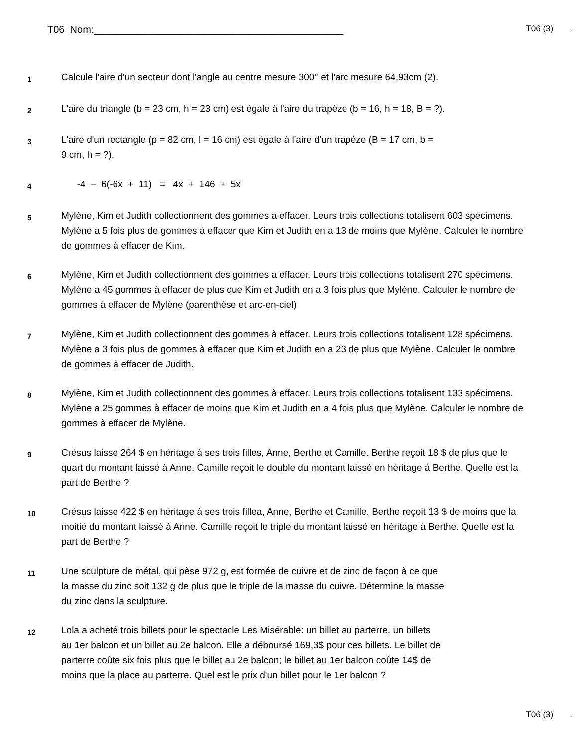T06 Nom:_____________________________________________
T06 (3) .
1
Calcule l'aire d'un secteur dont l'angle au centre mesure 300° et l'arc mesure 64,93cm (2).
2
L'aire du triangle (b = 23 cm, h = 23 cm) est égale à l'aire du trapèze (b = 16, h = 18, B = ?).
3
L'aire d'un rectangle (p = 82 cm, l = 16 cm) est égale à l'aire d'un trapèze (B = 17 cm, b =
9 cm, h = ?).
4
-4 – 6(-6x + 11) = 4x + 146 + 5x
5
Mylène, Kim et Judith collectionnent des gommes à effacer. Leurs trois collections totalisent 603 spécimens. Mylène a 5 fois plus de gommes à effacer que Kim et Judith en a 13 de moins que Mylène. Calculer le nombre de gommes à effacer de Kim.
6
Mylène, Kim et Judith collectionnent des gommes à effacer. Leurs trois collections totalisent 270 spécimens. Mylène a 45 gommes à effacer de plus que Kim et Judith en a 3 fois plus que Mylène. Calculer le nombre de gommes à effacer de Mylène (parenthèse et arc-en-ciel)
7
Mylène, Kim et Judith collectionnent des gommes à effacer. Leurs trois collections totalisent 128 spécimens. Mylène a 3 fois plus de gommes à effacer que Kim et Judith en a 23 de plus que Mylène. Calculer le nombre de gommes à effacer de Judith.
8
Mylène, Kim et Judith collectionnent des gommes à effacer. Leurs trois collections totalisent 133 spécimens. Mylène a 25 gommes à effacer de moins que Kim et Judith en a 4 fois plus que Mylène. Calculer le nombre de gommes à effacer de Mylène.
9
Crésus laisse 264 $ en héritage à ses trois filles, Anne, Berthe et Camille. Berthe reçoit 18 $ de plus que le quart du montant laissé à Anne. Camille reçoit le double du montant laissé en héritage à Berthe. Quelle est la part de Berthe ?
10
Crésus laisse 422 $ en héritage à ses trois fillea, Anne, Berthe et Camille. Berthe reçoit 13 $ de moins que la moitié du montant laissé à Anne. Camille reçoit le triple du montant laissé en héritage à Berthe. Quelle est la part de Berthe ?
11
Une sculpture de métal, qui pèse 972 g, est formée de cuivre et de zinc de façon à ce que
la masse du zinc soit 132 g de plus que le triple de la masse du cuivre. Détermine la masse
du zinc dans la sculpture.
12
Lola a acheté trois billets pour le spectacle Les Misérable: un billet au parterre, un billets
au 1er balcon et un billet au 2e balcon. Elle a déboursé 169,3$ pour ces billets. Le billet de
parterre coûte six fois plus que le billet au 2e balcon; le billet au 1er balcon coûte 14$ de
moins que la place au parterre. Quel est le prix d'un billet pour le 1er balcon ?
T06 (3) .